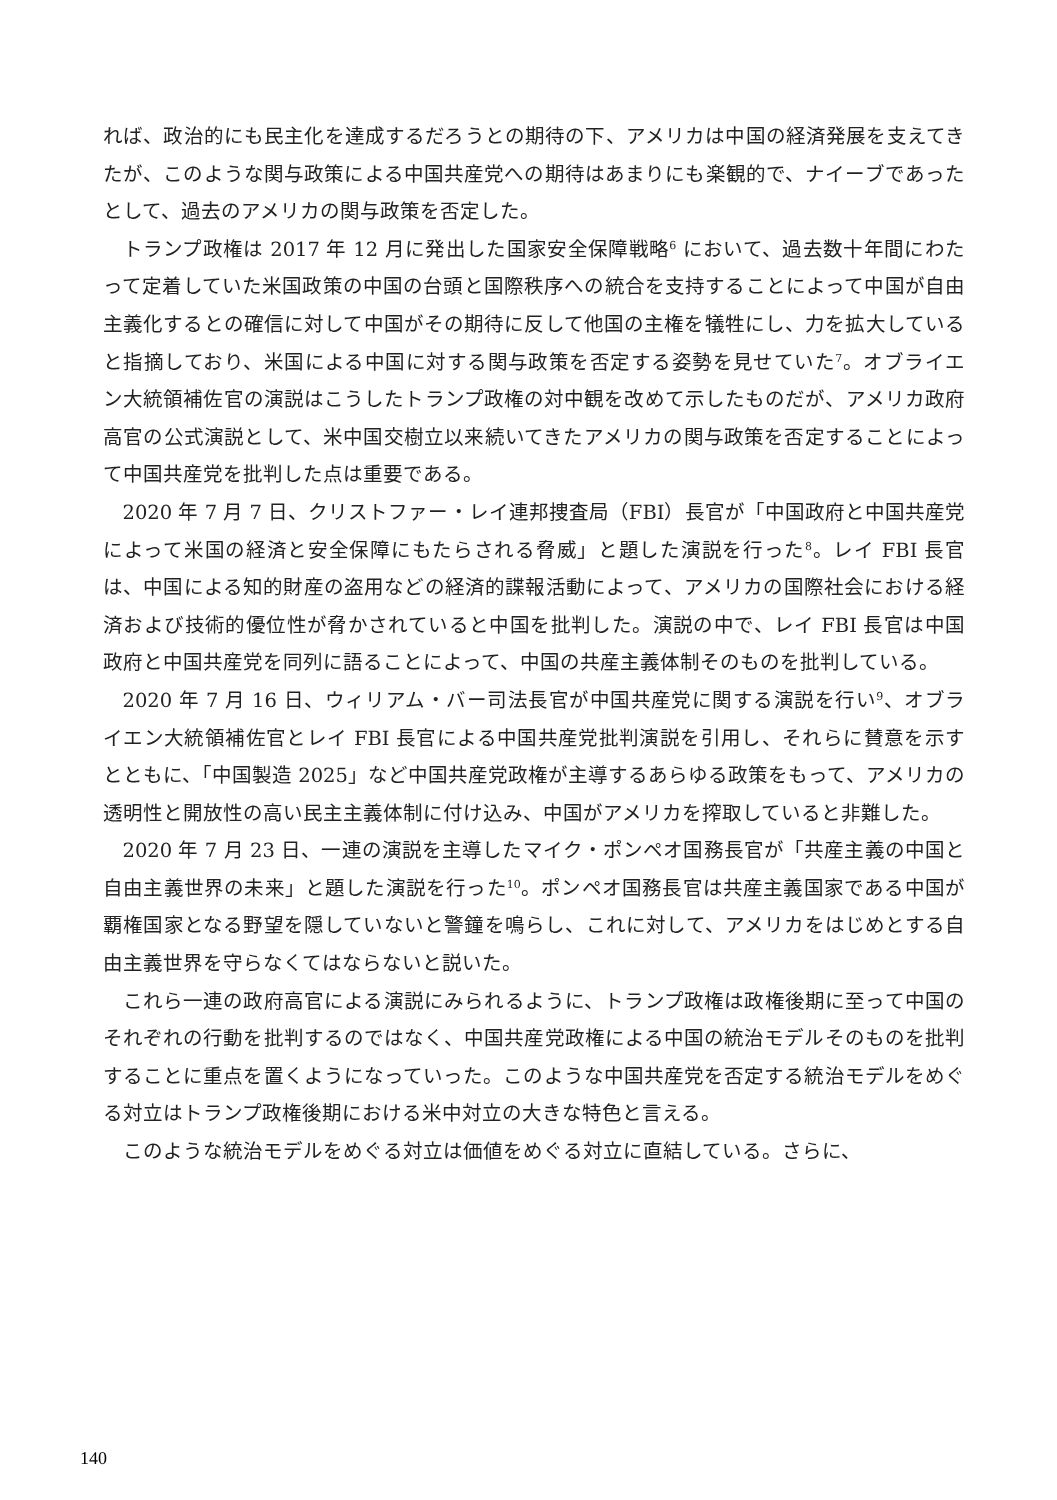れば、政治的にも民主化を達成するだろうとの期待の下、アメリカは中国の経済発展を支えてきたが、このような関与政策による中国共産党への期待はあまりにも楽観的で、ナイーブであったとして、過去のアメリカの関与政策を否定した。
トランプ政権は 2017 年 12 月に発出した国家安全保障戦略<sup>6</sup> において、過去数十年間にわたって定着していた米国政策の中国の台頭と国際秩序への統合を支持することによって中国が自由主義化するとの確信に対して中国がその期待に反して他国の主権を犠牲にし、力を拡大していると指摘しており、米国による中国に対する関与政策を否定する姿勢を見せていた<sup>7</sup>。オブライエン大統領補佐官の演説はこうしたトランプ政権の対中観を改めて示したものだが、アメリカ政府高官の公式演説として、米中国交樹立以来続いてきたアメリカの関与政策を否定することによって中国共産党を批判した点は重要である。
2020 年 7 月 7 日、クリストファー・レイ連邦捜査局（FBI）長官が「中国政府と中国共産党によって米国の経済と安全保障にもたらされる脅威」と題した演説を行った<sup>8</sup>。レイ FBI 長官は、中国による知的財産の盗用などの経済的諜報活動によって、アメリカの国際社会における経済および技術的優位性が脅かされていると中国を批判した。演説の中で、レイ FBI 長官は中国政府と中国共産党を同列に語ることによって、中国の共産主義体制そのものを批判している。
2020 年 7 月 16 日、ウィリアム・バー司法長官が中国共産党に関する演説を行い<sup>9</sup>、オブライエン大統領補佐官とレイ FBI 長官による中国共産党批判演説を引用し、それらに賛意を示すとともに、「中国製造 2025」など中国共産党政権が主導するあらゆる政策をもって、アメリカの透明性と開放性の高い民主主義体制に付け込み、中国がアメリカを搾取していると非難した。
2020 年 7 月 23 日、一連の演説を主導したマイク・ポンペオ国務長官が「共産主義の中国と自由主義世界の未来」と題した演説を行った<sup>10</sup>。ポンペオ国務長官は共産主義国家である中国が覇権国家となる野望を隠していないと警鐘を鳴らし、これに対して、アメリカをはじめとする自由主義世界を守らなくてはならないと説いた。
これら一連の政府高官による演説にみられるように、トランプ政権は政権後期に至って中国のそれぞれの行動を批判するのではなく、中国共産党政権による中国の統治モデルそのものを批判することに重点を置くようになっていった。このような中国共産党を否定する統治モデルをめぐる対立はトランプ政権後期における米中対立の大きな特色と言える。
このような統治モデルをめぐる対立は価値をめぐる対立に直結している。さらに、
140